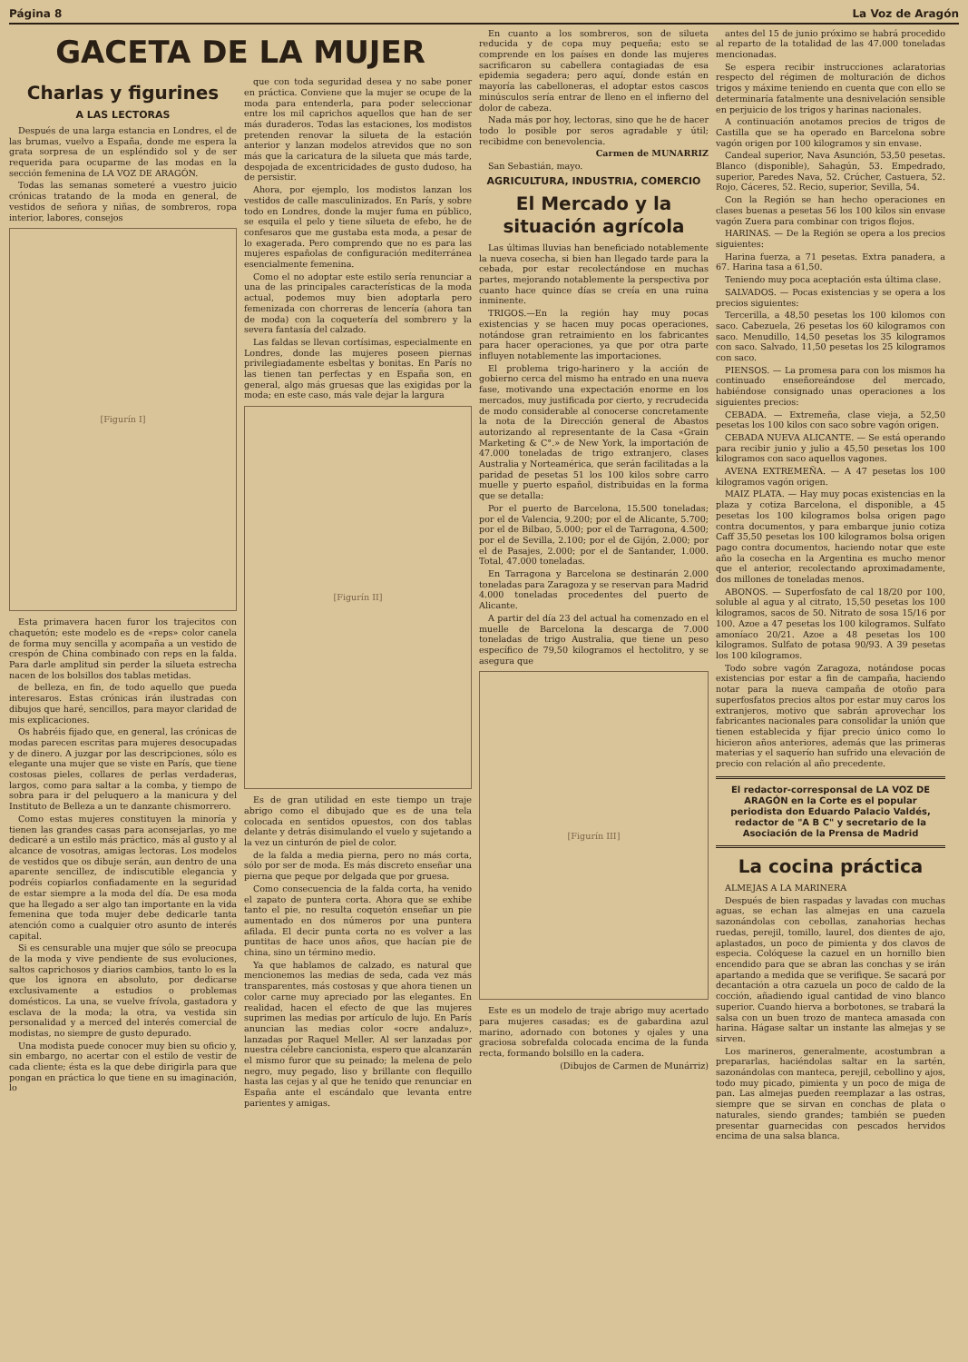Página 8 La Voz de Aragón
GACETA DE LA MUJER
Charlas y figurines
A LAS LECTORAS
Después de una larga estancia en Londres, el de las brumas, vuelvo a España, donde me espera la grata sorpresa de un espléndido sol y de ser requerida para ocuparme de las modas en la sección femenina de LA VOZ DE ARAGÓN.
Todas las semanas someteré a vuestro juicio crónicas tratando de la moda en general, de vestidos de señora y niñas, de sombreros, ropa interior, labores, consejos
[Figurín I]
Esta primavera hacen furor los trajecitos con chaquetón; este modelo es de «reps» color canela de forma muy sencilla y acompaña a un vestido de crespón de China combinado con reps en la falda. Para darle amplitud sin perder la silueta estrecha nacen de los bolsillos dos tablas metidas.
de belleza, en fin, de todo aquello que pueda interesaros. Estas crónicas irán ilustradas con dibujos que haré, sencillos, para mayor claridad de mis explicaciones.
Os habréis fijado que, en general, las crónicas de modas parecen escritas para mujeres desocupadas y de dinero. A juzgar por las descripciones, sólo es elegante una mujer que se viste en París, que tiene costosas pieles, collares de perlas verdaderas, largos, como para saltar a la comba, y tiempo de sobra para ir del peluquero a la manicura y del Instituto de Belleza a un te danzante chismorrero.
Como estas mujeres constituyen la minoría y tienen las grandes casas para aconsejarlas, yo me dedicaré a un estilo más práctico, más al gusto y al alcance de vosotras, amigas lectoras. Los modelos de vestidos que os dibuje serán, aun dentro de una aparente sencillez, de indiscutible elegancia y podréis copiarlos confiadamente en la seguridad de estar siempre a la moda del día. De esa moda que ha llegado a ser algo tan importante en la vida femenina que toda mujer debe dedicarle tanta atención como a cualquier otro asunto de interés capital.
Si es censurable una mujer que sólo se preocupa de la moda y vive pendiente de sus evoluciones, saltos caprichosos y diarios cambios, tanto lo es la que los ignora en absoluto, por dedicarse exclusivamente a estudios o problemas domésticos. La una, se vuelve frívola, gastadora y esclava de la moda; la otra, va vestida sin personalidad y a merced del interés comercial de modistas, no siempre de gusto depurado.
Una modista puede conocer muy bien su oficio y, sin embargo, no acertar con el estilo de vestir de cada cliente; ésta es la que debe dirigirla para que pongan en práctica lo que tiene en su imaginación, lo
que con toda seguridad desea y no sabe poner en práctica. Conviene que la mujer se ocupe de la moda para entenderla, para poder seleccionar entre los mil caprichos aquellos que han de ser más duraderos. Todas las estaciones, los modistos pretenden renovar la silueta de la estación anterior y lanzan modelos atrevidos que no son más que la caricatura de la silueta que más tarde, despojada de excentricidades de gusto dudoso, ha de persistir.
Ahora, por ejemplo, los modistos lanzan los vestidos de calle masculinizados. En París, y sobre todo en Londres, donde la mujer fuma en público, se esquila el pelo y tiene silueta de efebo, he de confesaros que me gustaba esta moda, a pesar de lo exagerada. Pero comprendo que no es para las mujeres españolas de configuración mediterránea esencialmente femenina.
Como el no adoptar este estilo sería renunciar a una de las principales características de la moda actual, podemos muy bien adoptarla pero femenizada con chorreras de lencería (ahora tan de moda) con la coquetería del sombrero y la severa fantasía del calzado.
Las faldas se llevan cortísimas, especialmente en Londres, donde las mujeres poseen piernas privilegiadamente esbeltas y bonitas. En París no las tienen tan perfectas y en España son, en general, algo más gruesas que las exigidas por la moda; en este caso, más vale dejar la largura
[Figurín II]
Es de gran utilidad en este tiempo un traje abrigo como el dibujado que es de una tela colocada en sentidos opuestos, con dos tablas delante y detrás disimulando el vuelo y sujetando a la vez un cinturón de piel de color.
de la falda a media pierna, pero no más corta, sólo por ser de moda. Es más discreto enseñar una pierna que peque por delgada que por gruesa.
Como consecuencia de la falda corta, ha venido el zapato de puntera corta. Ahora que se exhibe tanto el pie, no resulta coquetón enseñar un pie aumentado en dos números por una puntera afilada. El decir punta corta no es volver a las puntitas de hace unos años, que hacían pie de china, sino un término medio.
Ya que hablamos de calzado, es natural que mencionemos las medias de seda, cada vez más transparentes, más costosas y que ahora tienen un color carne muy apreciado por las elegantes. En realidad, hacen el efecto de que las mujeres suprimen las medias por artículo de lujo. En París anuncian las medias color «ocre andaluz», lanzadas por Raquel Meller. Al ser lanzadas por nuestra célebre cancionista, espero que alcanzarán el mismo furor que su peinado; la melena de pelo negro, muy pegado, liso y brillante con flequillo hasta las cejas y al que he tenido que renunciar en España ante el escándalo que levanta entre parientes y amigas.
En cuanto a los sombreros, son de silueta reducida y de copa muy pequeña; esto se comprende en los países en donde las mujeres sacrificaron su cabellera contagiadas de esa epidemia segadera; pero aquí, donde están en mayoría las cabelloneras, el adoptar estos cascos minúsculos sería entrar de lleno en el infierno del dolor de cabeza.
Nada más por hoy, lectoras, sino que he de hacer todo lo posible por seros agradable y útil; recibidme con benevolencia.
Carmen de MUNARRIZ
San Sebastián, mayo.
AGRICULTURA, INDUSTRIA, COMERCIO
El Mercado y la situación agrícola
Las últimas lluvias han beneficiado notablemente la nueva cosecha, si bien han llegado tarde para la cebada, por estar recolectándose en muchas partes, mejorando notablemente la perspectiva por cuanto hace quince días se creía en una ruina inminente.
TRIGOS.—En la región hay muy pocas existencias y se hacen muy pocas operaciones, notándose gran retraimiento en los fabricantes para hacer operaciones, ya que por otra parte influyen notablemente las importaciones.
El problema trigo-harinero y la acción de gobierno cerca del mismo ha entrado en una nueva fase, motivando una expectación enorme en los mercados, muy justificada por cierto, y recrudecida de modo considerable al conocerse concretamente la nota de la Dirección general de Abastos autorizando al representante de la Casa «Grain Marketing & C°.» de New York, la importación de 47.000 toneladas de trigo extranjero, clases Australia y Norteamérica, que serán facilitadas a la paridad de pesetas 51 los 100 kilos sobre carro muelle y puerto español, distribuidas en la forma que se detalla:
Por el puerto de Barcelona, 15.500 toneladas; por el de Valencia, 9.200; por el de Alicante, 5.700; por el de Bilbao, 5.000; por el de Tarragona, 4.500; por el de Sevilla, 2.100; por el de Gijón, 2.000; por el de Pasajes, 2.000; por el de Santander, 1.000. Total, 47.000 toneladas.
En Tarragona y Barcelona se destinarán 2.000 toneladas para Zaragoza y se reservan para Madrid 4.000 toneladas procedentes del puerto de Alicante.
A partir del día 23 del actual ha comenzado en el muelle de Barcelona la descarga de 7.000 toneladas de trigo Australia, que tiene un peso específico de 79,50 kilogramos el hectolitro, y se asegura que
[Figurín III]
Este es un modelo de traje abrigo muy acertado para mujeres casadas; es de gabardina azul marino, adornado con botones y ojales y una graciosa sobrefalda colocada encima de la funda recta, formando bolsillo en la cadera.
(Dibujos de Carmen de Munárriz)
antes del 15 de junio próximo se habrá procedido al reparto de la totalidad de las 47.000 toneladas mencionadas.
Se espera recibir instrucciones aclaratorias respecto del régimen de molturación de dichos trigos y máxime teniendo en cuenta que con ello se determinaría fatalmente una desnivelación sensible en perjuicio de los trigos y harinas nacionales.
A continuación anotamos precios de trigos de Castilla que se ha operado en Barcelona sobre vagón origen por 100 kilogramos y sin envase.
Candeal superior, Nava Asunción, 53,50 pesetas. Blanco (disponible), Sahagún, 53. Empedrado, superior, Paredes Nava, 52. Crúcher, Castuera, 52. Rojo, Cáceres, 52. Recio, superior, Sevilla, 54.
Con la Región se han hecho operaciones en clases buenas a pesetas 56 los 100 kilos sin envase vagón Zuera para combinar con trigos flojos.
HARINAS. — De la Región se opera a los precios siguientes:
Harina fuerza, a 71 pesetas. Extra panadera, a 67. Harina tasa a 61,50.
Teniendo muy poca aceptación esta última clase.
SALVADOS. — Pocas existencias y se opera a los precios siguientes:
Tercerilla, a 48,50 pesetas los 100 kilomos con saco. Cabezuela, 26 pesetas los 60 kilogramos con saco. Menudillo, 14,50 pesetas los 35 kilogramos con saco. Salvado, 11,50 pesetas los 25 kilogramos con saco.
PIENSOS. — La promesa para con los mismos ha continuado enseñoreándose del mercado, habiéndose consignado unas operaciones a los siguientes precios:
CEBADA. — Extremeña, clase vieja, a 52,50 pesetas los 100 kilos con saco sobre vagón origen.
CEBADA NUEVA ALICANTE. — Se está operando para recibir junio y julio a 45,50 pesetas los 100 kilogramos con saco aquellos vagones.
AVENA EXTREMEÑA. — A 47 pesetas los 100 kilogramos vagón origen.
MAIZ PLATA. — Hay muy pocas existencias en la plaza y cotiza Barcelona, el disponible, a 45 pesetas los 100 kilogramos bolsa origen pago contra documentos, y para embarque junio cotiza Caff 35,50 pesetas los 100 kilogramos bolsa origen pago contra documentos, haciendo notar que este año la cosecha en la Argentina es mucho menor que el anterior, recolectando aproximadamente, dos millones de toneladas menos.
ABONOS. — Superfosfato de cal 18/20 por 100, soluble al agua y al citrato, 15,50 pesetas los 100 kilogramos, sacos de 50. Nitrato de sosa 15/16 por 100. Azoe a 47 pesetas los 100 kilogramos. Sulfato amoníaco 20/21. Azoe a 48 pesetas los 100 kilogramos. Sulfato de potasa 90/93. A 39 pesetas los 100 kilogramos.
Todo sobre vagón Zaragoza, notándose pocas existencias por estar a fin de campaña, haciendo notar para la nueva campaña de otoño para superfosfatos precios altos por estar muy caros los extranjeros, motivo que sabrán aprovechar los fabricantes nacionales para consolidar la unión que tienen establecida y fijar precio único como lo hicieron años anteriores, además que las primeras materias y el saquerío han sufrido una elevación de precio con relación al año precedente.
El redactor-corresponsal de LA VOZ DE ARAGÓN en la Corte es el popular periodista don Eduardo Palacio Valdés, redactor de "A B C" y secretario de la Asociación de la Prensa de Madrid
La cocina práctica
ALMEJAS A LA MARINERA
Después de bien raspadas y lavadas con muchas aguas, se echan las almejas en una cazuela sazonándolas con cebollas, zanahorias hechas ruedas, perejil, tomillo, laurel, dos dientes de ajo, aplastados, un poco de pimienta y dos clavos de especia. Colóquese la cazuel en un hornillo bien encendido para que se abran las conchas y se irán apartando a medida que se verifique. Se sacará por decantación a otra cazuela un poco de caldo de la cocción, añadiendo igual cantidad de vino blanco superior. Cuando hierva a borbotones, se trabará la salsa con un buen trozo de manteca amasada con harina. Hágase saltar un instante las almejas y se sirven.
Los marineros, generalmente, acostumbran a prepararlas, haciéndolas saltar en la sartén, sazonándolas con manteca, perejil, cebollino y ajos, todo muy picado, pimienta y un poco de miga de pan. Las almejas pueden reemplazar a las ostras, siempre que se sirvan en conchas de plata o naturales, siendo grandes; también se pueden presentar guarnecidas con pescados hervidos encima de una salsa blanca.